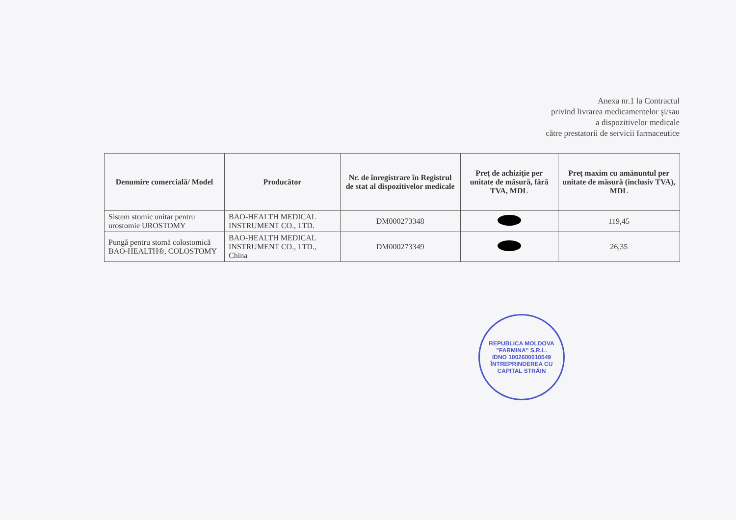Anexa nr.1 la Contractul
privind livrarea medicamentelor şi/sau
a dispozitivelor medicale
către prestatorii de servicii farmaceutice
| Denumire comercială/ Model | Producător | Nr. de înregistrare în Registrul de stat al dispozitivelor medicale | Preţ de achiziţie per unitate de măsură, fără TVA, MDL | Preţ maxim cu amănuntul per unitate de măsură (inclusiv TVA), MDL |
| --- | --- | --- | --- | --- |
| Sistem stomic unitar pentru urostomie UROSTOMY | BAO-HEALTH MEDICAL INSTRUMENT CO., LTD. | DM000273348 | | 119,45 |
| Pungă pentru stomă colostomică BAO-HEALTH®, COLOSTOMY | BAO-HEALTH MEDICAL INSTRUMENT CO., LTD., China | DM000273349 | | 26,35 |
REPUBLICA MOLDOVA
"FARMINA" S.R.L.
IDNO 1002600010549
ÎNTREPRINDEREA CU CAPITAL STRĂIN